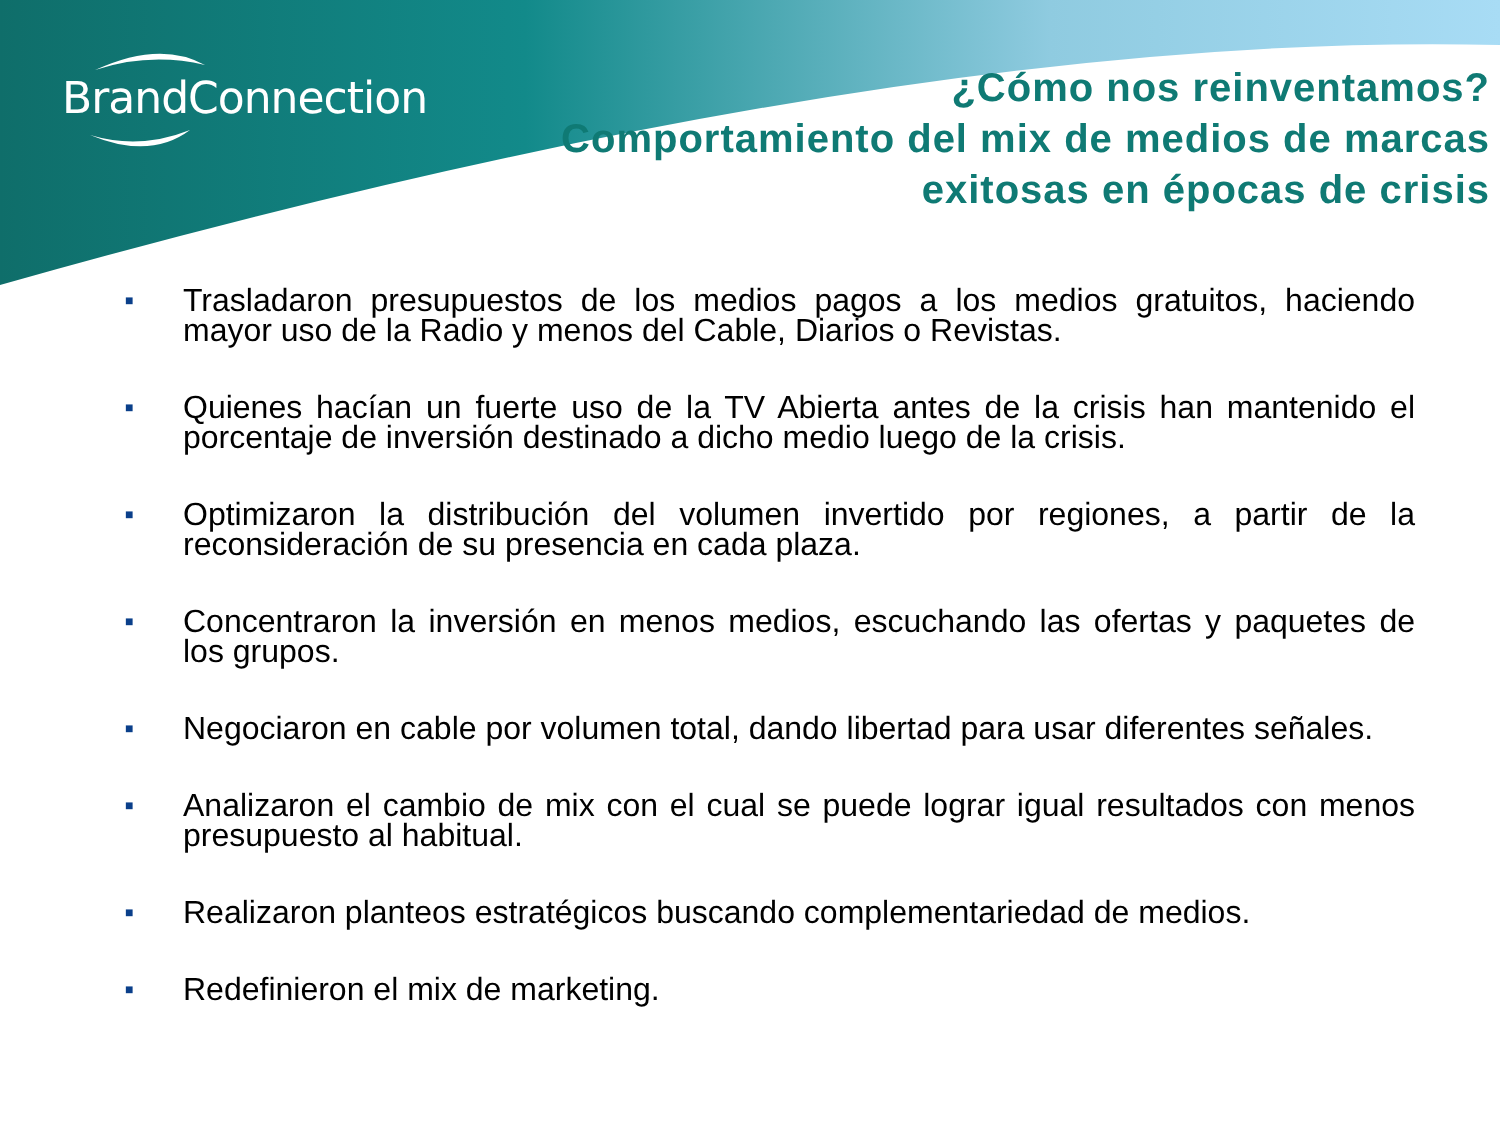BrandConnection
¿Cómo nos reinventamos?
Comportamiento del mix de medios de marcas
exitosas en épocas de crisis
■ Trasladaron presupuestos de los medios pagos a los medios gratuitos, haciendo mayor uso de la Radio y menos del Cable, Diarios o Revistas.
■ Quienes hacían un fuerte uso de la TV Abierta antes de la crisis han mantenido el porcentaje de inversión destinado a dicho medio luego de la crisis.
■ Optimizaron la distribución del volumen invertido por regiones, a partir de la reconsideración de su presencia en cada plaza.
■ Concentraron la inversión en menos medios, escuchando las ofertas y paquetes de los grupos.
■ Negociaron en cable por volumen total, dando libertad para usar diferentes señales.
■ Analizaron el cambio de mix con el cual se puede lograr igual resultados con menos presupuesto al habitual.
■ Realizaron planteos estratégicos buscando complementariedad de medios.
■ Redefinieron el mix de marketing.